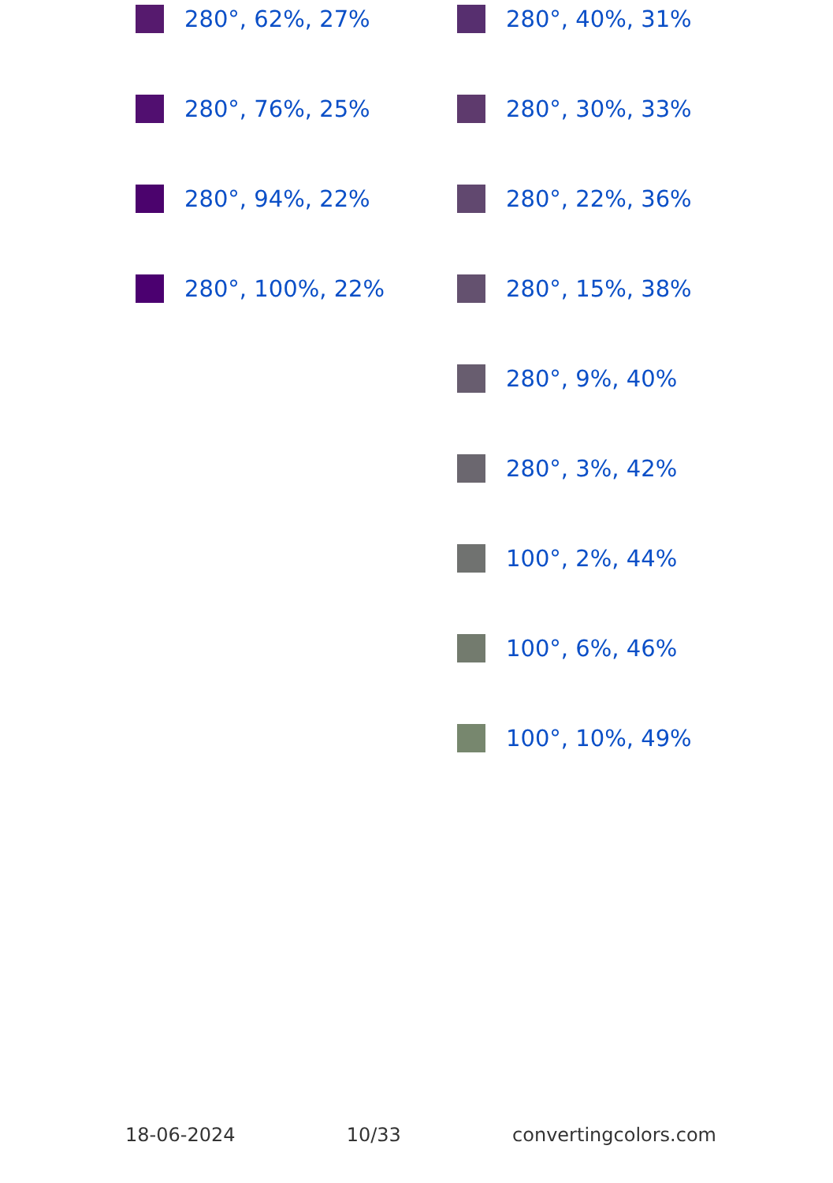280°, 62%, 27%
280°, 76%, 25%
280°, 94%, 22%
280°, 100%, 22%
280°, 40%, 31%
280°, 30%, 33%
280°, 22%, 36%
280°, 15%, 38%
280°, 9%, 40%
280°, 3%, 42%
100°, 2%, 44%
100°, 6%, 46%
100°, 10%, 49%
18-06-2024 10/33 convertingcolors.com